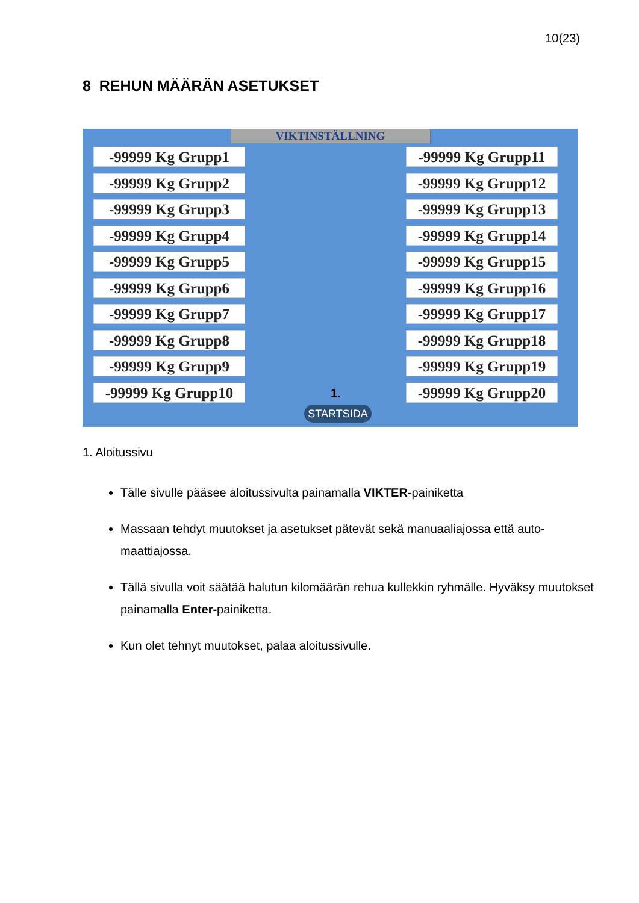10(23)
8 REHUN MÄÄRÄN ASETUKSET
VIKTINSTÄLLNING
-99999 Kg Grupp1
-99999 Kg Grupp2
-99999 Kg Grupp3
-99999 Kg Grupp4
-99999 Kg Grupp5
-99999 Kg Grupp6
-99999 Kg Grupp7
-99999 Kg Grupp8
-99999 Kg Grupp9
-99999 Kg Grupp10
-99999 Kg Grupp11
-99999 Kg Grupp12
-99999 Kg Grupp13
-99999 Kg Grupp14
-99999 Kg Grupp15
-99999 Kg Grupp16
-99999 Kg Grupp17
-99999 Kg Grupp18
-99999 Kg Grupp19
-99999 Kg Grupp20
1.
STARTSIDA
1. Aloitussivu
Tälle sivulle pääsee aloitussivulta painamalla VIKTER-painiketta
Massaan tehdyt muutokset ja asetukset pätevät sekä manuaaliajossa että auto-maattiajossa.
Tällä sivulla voit säätää halutun kilomäärän rehua kullekkin ryhmälle. Hyväksy muutokset painamalla Enter-painiketta.
Kun olet tehnyt muutokset, palaa aloitussivulle.